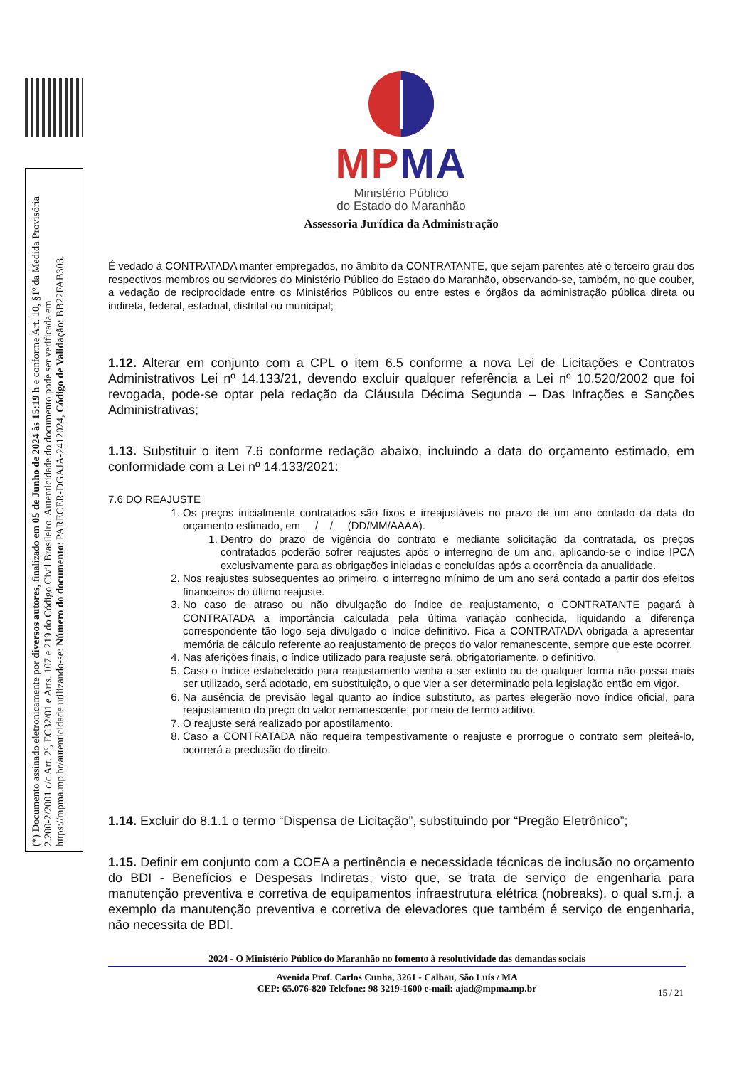(*) Documento assinado eletronicamente por diversos autores, finalizado em 05 de Junho de 2024 às 15:19 h e conforme Art. 10, §1º da Medida Provisória 2.200-2/2001 c/c Art. 2º, EC32/01 e Arts. 107 e 219 do Código Civil Brasileiro. Autenticidade do documento pode ser verificada em https://mpma.mp.br/autenticidade utilizando-se: Número do documento: PARECER-DGAJA-2412024, Código de Validação: BB22FAB303.
MPMA
Ministério Público
do Estado do Maranhão
Assessoria Jurídica da Administração
É vedado à CONTRATADA manter empregados, no âmbito da CONTRATANTE, que sejam parentes até o terceiro grau dos respectivos membros ou servidores do Ministério Público do Estado do Maranhão, observando-se, também, no que couber, a vedação de reciprocidade entre os Ministérios Públicos ou entre estes e órgãos da administração pública direta ou indireta, federal, estadual, distrital ou municipal;
1.12. Alterar em conjunto com a CPL o item 6.5 conforme a nova Lei de Licitações e Contratos Administrativos Lei nº 14.133/21, devendo excluir qualquer referência a Lei nº 10.520/2002 que foi revogada, pode-se optar pela redação da Cláusula Décima Segunda – Das Infrações e Sanções Administrativas;
1.13. Substituir o item 7.6 conforme redação abaixo, incluindo a data do orçamento estimado, em conformidade com a Lei nº 14.133/2021:
7.6 DO REAJUSTE
1. Os preços inicialmente contratados são fixos e irreajustáveis no prazo de um ano contado da data do orçamento estimado, em __/__/__ (DD/MM/AAAA).
1. Dentro do prazo de vigência do contrato e mediante solicitação da contratada, os preços contratados poderão sofrer reajustes após o interregno de um ano, aplicando-se o índice IPCA exclusivamente para as obrigações iniciadas e concluídas após a ocorrência da anualidade.
2. Nos reajustes subsequentes ao primeiro, o interregno mínimo de um ano será contado a partir dos efeitos financeiros do último reajuste.
3. No caso de atraso ou não divulgação do índice de reajustamento, o CONTRATANTE pagará à CONTRATADA a importância calculada pela última variação conhecida, liquidando a diferença correspondente tão logo seja divulgado o índice definitivo. Fica a CONTRATADA obrigada a apresentar memória de cálculo referente ao reajustamento de preços do valor remanescente, sempre que este ocorrer.
4. Nas aferições finais, o índice utilizado para reajuste será, obrigatoriamente, o definitivo.
5. Caso o índice estabelecido para reajustamento venha a ser extinto ou de qualquer forma não possa mais ser utilizado, será adotado, em substituição, o que vier a ser determinado pela legislação então em vigor.
6. Na ausência de previsão legal quanto ao índice substituto, as partes elegerão novo índice oficial, para reajustamento do preço do valor remanescente, por meio de termo aditivo.
7. O reajuste será realizado por apostilamento.
8. Caso a CONTRATADA não requeira tempestivamente o reajuste e prorrogue o contrato sem pleiteá-lo, ocorrerá a preclusão do direito.
1.14. Excluir do 8.1.1 o termo “Dispensa de Licitação”, substituindo por “Pregão Eletrônico”;
1.15. Definir em conjunto com a COEA a pertinência e necessidade técnicas de inclusão no orçamento do BDI - Benefícios e Despesas Indiretas, visto que, se trata de serviço de engenharia para manutenção preventiva e corretiva de equipamentos infraestrutura elétrica (nobreaks), o qual s.m.j. a exemplo da manutenção preventiva e corretiva de elevadores que também é serviço de engenharia, não necessita de BDI.
2024 - O Ministério Público do Maranhão no fomento à resolutividade das demandas sociais
Avenida Prof. Carlos Cunha, 3261 - Calhau, São Luís / MA
CEP: 65.076-820 Telefone: 98 3219-1600 e-mail: ajad@mpma.mp.br
15 / 21